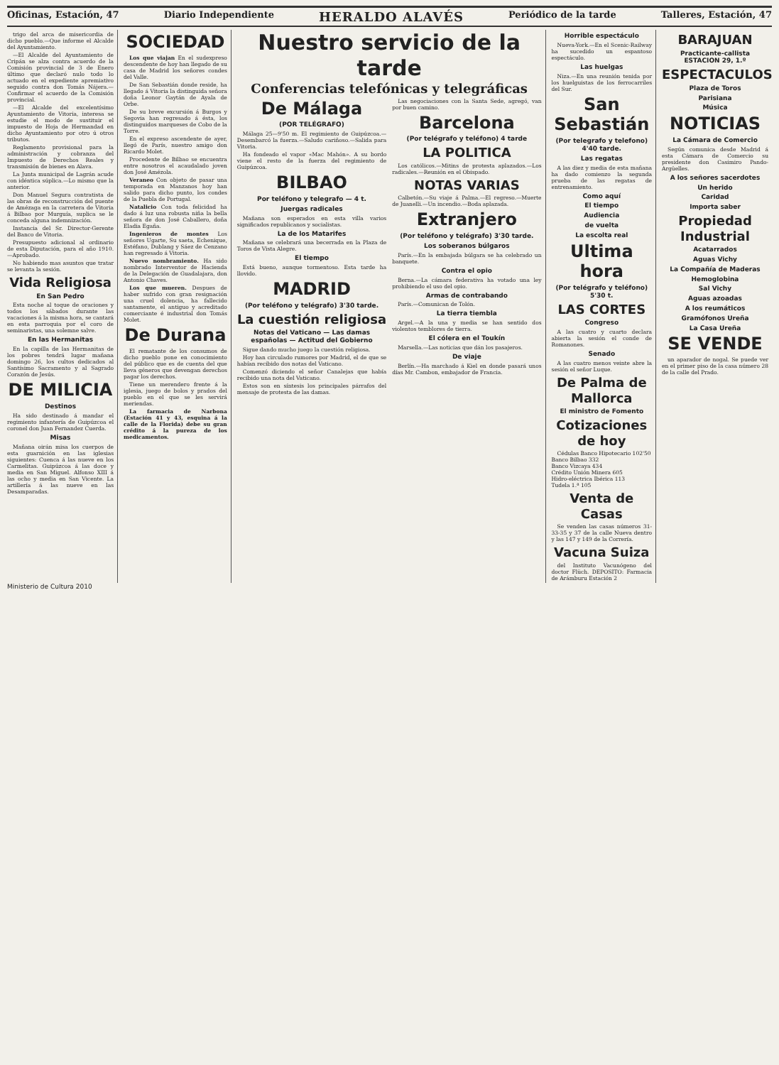Oficinas, Estación, 47 Diario Independiente HERALDO ALAVÉS Periódico de la tarde Talleres, Estación, 47
trigo del arca de misericordia de dicho pueblo.—Que informe el Alcalde del Ayuntamiento.
—El Alcalde del Ayuntamiento de Cripán se alza contra acuerdo de la Comisión provincial de 3 de Enero último que declaró nulo todo lo actuado en el expediente apremiativo seguido contra don Tomás Nájera.—Confirmar el acuerdo de la Comisión provincial.
—El Alcalde del excelentísimo Ayuntamiento de Vitoria, interesa se estudie el modo de sustituir el impuesto de Hoja de Hermandad en dicho Ayuntamiento por otro ú otros tributos.
Reglamento provisional para la administración y cobranza del Impuesto de Derechos Reales y transmisión de bienes en Alava.
La Junta municipal de Lagrán acude con idéntica súplica.—Lo mismo que la anterior.
Don Manuel Segura contratista de las obras de reconstrucción del puente de Amézaga en la carretera de Vitoria á Bilbao por Murguía, suplica se le conceda alguna indemnización.
Instancia del Sr. Director-Gerente del Banco de Vitoria.
Presupuesto adicional al ordinario de esta Diputación, para el año 1910.—Aprobado.
No habiendo mas asuntos que tratar se levanta la sesión.
Vida Religiosa
En San Pedro
Esta noche al toque de oraciones y todos los sábados durante las vacaciones á la misma hora, se cantará en esta parroquia por el coro de seminaristas, una solemne salve.
En las Hermanitas
En la capilla de las Hermanitas de los pobres tendrá lugar mañana domingo 26, los cultos dedicados al Santísimo Sacramento y al Sagrado Corazón de Jesús.
DE MILICIA
Destinos
Ha sido destinado á mandar el regimiento infantería de Guipúzcoa el coronel don Juan Fernandez Cuerda.
Misas
Mañana oirán misa los cuerpos de esta guarnición en las iglesias siguientes: Cuenca á las nueve en los Carmelitas. Guipúzcoa á las doce y media en San Miguel. Alfonso XIII á las ocho y media en San Vicente. La artillería á las nueve en las Desamparadas.
SOCIEDAD
Los que viajan En el sudexpreso descendente de hoy han llegado de su casa de Madrid los señores condes del Valle.
De San Sebastián donde reside, ha llegado á Vitoria la distinguida señora doña Leonor Gaytán de Ayala de Orbe.
De su breve excursión á Burgos y Segovia han regresado á ésta, los distinguidos marqueses de Cobo de la Torre.
En el expreso ascendente de ayer, llegó de París, nuestro amigo don Ricardo Molet.
Procedente de Bilbao se encuentra entre nosotros el acaudalado joven don José Amézola.
Veraneo Con objeto de pasar una temporada en Manzanos hoy han salido para dicho punto, los condes de la Puebla de Portugal.
Natalicio Con toda felicidad ha dado á luz una robusta niña la bella señora de don José Caballero, doña Eladia Egaña.
Ingenieros de montes Los señores Ugarte, Su saeta, Echenique, Estéfano, Dublang y Sáez de Cenzano han regresado á Vitoria.
Nuevo nombramiento. Ha sido nombrado Interventor de Hacienda de la Delegación de Guadalajara, don Antonio Chaves.
Los que mueren. Despues de haber sufrido con gran resignación una cruel dolencia, ha fallecido santamente, el antiguo y acreditado comerciante é industrial don Tomás Molet.
De Durana
El rematante de los consumos de dicho pueblo pone en conocimiento del público que es de cuenta del que lleva géneros que devengan derechos pagar los derechos.
Tiene un merendero frente á la iglesia, juego de bolos y prados del pueblo en el que se les servirá meriendas.
La farmacia de Narbona (Estación 41 y 43, esquina á la calle de la Florida) debe su gran crédito á la pureza de los medicamentos.
Nuestro servicio de la tarde
Conferencias telefónicas y telegráficas
De Málaga
(POR TELÉGRAFO)
Málaga 25—9'50 m. El regimiento de Guipúzcoa.—Desembarcó la fuerza.—Saludo cariñoso.—Salida para Vitoria.
Ha fondeado el vapor «Mac Mahón». A su bordo viene el resto de la fuerza del regimiento de Guipúzcoa.
BILBAO
Por teléfono y telegrafo — 4 t.
Juergas radicales
Mañana son esperados en esta villa varios significados republicanos y socialistas.
La de los Matarifes
Mañana se celebrará una becerrada en la Plaza de Toros de Vista Alegre.
El tiempo
Está bueno, aunque tormentoso. Esta tarde ha llovido.
MADRID
(Por teléfono y telégrafo) 3'30 tarde.
La cuestión religiosa
Notas del Vaticano — Las damas españolas — Actitud del Gobierno
Sigue dando mucho juego la cuestión religiosa.
Hoy han circulado rumores por Madrid, el de que se habían recibido dos notas del Vaticano.
Comenzó diciendo el señor Canalejas que había recibido una nota del Vaticano.
Estos son en síntesis los principales párrafos del mensaje de protesta de las damas.
Las negociaciones con la Santa Sede, agregó, van por buen camino.
Barcelona
(Por telégrafo y teléfono) 4 tarde
LA POLITICA
Los católicos.—Mitins de protesta aplazados.—Los radicales.—Reunión en el Obispado.
NOTAS VARIAS
Calbetón.—Su viaje á Palma.—El regreso.—Muerte de Juanelli.—Un incendio.—Boda aplazada.
Extranjero
(Por teléfono y telégrafo) 3'30 tarde.
Los soberanos búlgaros
París.—En la embajada búlgara se ha celebrado un banquete.
Contra el opio
Berna.—La cámara federativa ha votado una ley prohibiendo el uso del opio.
Armas de contrabando
París.—Comunican de Tolón.
La tierra tiembla
Argel.—A la una y media se han sentido dos violentos temblores de tierra.
El cólera en el Toukín
Marsella.—Las noticias que dán los pasajeros.
De viaje
Berlín.—Ha marchado á Kiel en donde pasará unos días Mr. Cambon, embajador de Francia.
Horrible espectáculo
Nueva-York.—En el Scenic-Railway ha sucedido un espantoso espectáculo.
Las huelgas
Niza.—En una reunión tenida por los huelguistas de los ferrocarriles del Sur.
San Sebastián
(Por telegrafo y telefono) 4'40 tarde.
Las regatas
A las diez y media de esta mañana ha dado comienzo la segunda prueba de las regatas de entrenamiento.
Como aquí
El tiempo
Audiencia
de vuelta
La escolta real
Ultima hora
(Por telégrafo y teléfono) 5'30 t.
LAS CORTES
Congreso
A las cuatro y cuarto declara abierta la sesión el conde de Romanones.
Senado
A las cuatro menos veinte abre la sesión el señor Luque.
De Palma de Mallorca
El ministro de Fomento
Cotizaciones de hoy
Cédulas Banco Hipotecario 102'50
Banco Bilbao 332
Banco Vizcaya 434
Crédito Unión Minera 605
Hidro-eléctrica Ibérica 113
Tudela 1.ª 105
Venta de Casas
Se venden las casas números 31-33-35 y 37 de la calle Nueva dentro y las 147 y 149 de la Correría.
Vacuna Suiza
del Instituto Vacunógeno del doctor Flüch. DEPOSITO: Farmacia de Arámburu Estación 2
BARAJUAN
Practicante-callista ESTACION 29, 1.º
ESPECTACULOS
Plaza de Toros
Parisiana
Música
NOTICIAS
La Cámara de Comercio
Según comunica desde Madrid á esta Cámara de Comercio su presidente don Casimiro Pando-Argüelles.
A los señores sacerdotes
Un herido
Caridad
Importa saber
Propiedad Industrial
Acatarrados
Aguas Vichy
La Compañía de Maderas
Hemoglobina
Sal Vichy
Aguas azoadas
A los reumáticos
Gramófonos Ureña
La Casa Ureña
SE VENDE
un aparador de nogal. Se puede ver en el primer piso de la casa número 28 de la calle del Prado.
Ministerio de Cultura 2010